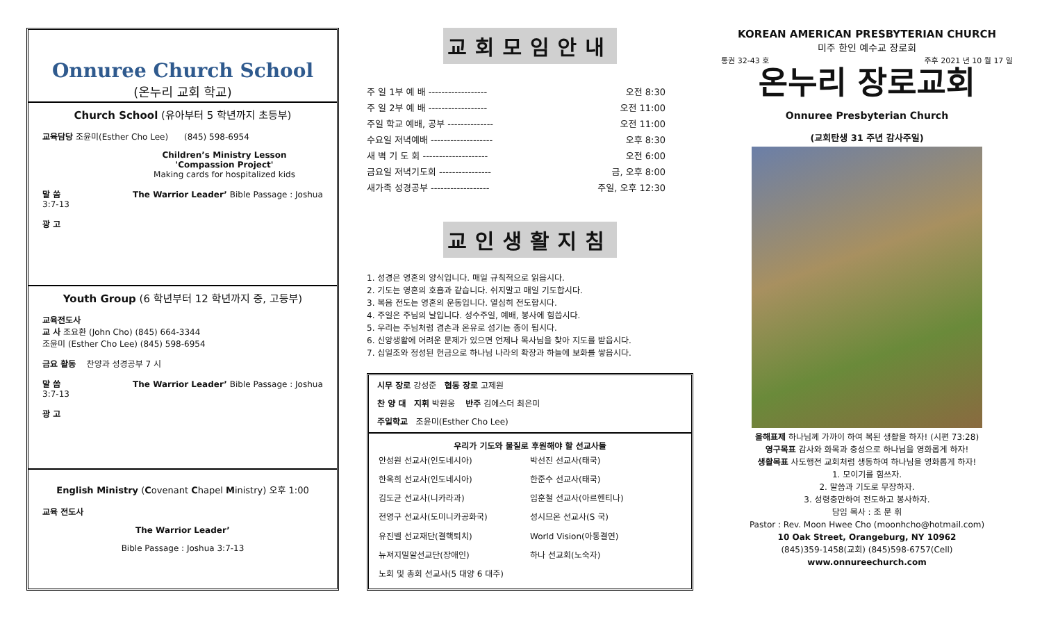Onnuree Church School
(온누리 교회 학교)
Church School (유아부터 5 학년까지 초등부)
교육담당 조윤미(Esther Cho Lee) (845) 598-6954
Children’s Ministry Lesson
'Compassion Project'
Making cards for hospitalized kids
말 씀 The Warrior Leader’ Bible Passage : Joshua 3:7-13
광 고
Youth Group (6 학년부터 12 학년까지 중, 고등부)
교육전도사
교 사 조요환 (John Cho) (845) 664-3344
조윤미 (Esther Cho Lee) (845) 598-6954
금요 활동 찬양과 성경공부 7 시
말 씀 The Warrior Leader’ Bible Passage : Joshua 3:7-13
광 고
English Ministry (Covenant Chapel Ministry) 오후 1:00
교육 전도사
The Warrior Leader’
Bible Passage : Joshua 3:7-13
교회모임안내
주 일 1부 예 배 ------------------ 오전 8:30
주 일 2부 예 배 ------------------ 오전 11:00
주일 학교 예배, 공부 -------------- 오전 11:00
수요일 저녁예배 ------------------- 오후 8:30
새 벽 기 도 회 -------------------- 오전 6:00
금요일 저녁기도회 ---------------- 금, 오후 8:00
새가족 성경공부 ------------------ 주일, 오후 12:30
교인생활지침
1. 성경은 영혼의 양식입니다. 매일 규칙적으로 읽읍시다.
2. 기도는 영혼의 호흡과 같습니다. 쉬지말고 매일 기도합시다.
3. 복음 전도는 영혼의 운동입니다. 열심히 전도합시다.
4. 주일은 주님의 날입니다. 성수주일, 예배, 봉사에 힘씁시다.
5. 우리는 주님처럼 겸손과 온유로 섬기는 종이 됩시다.
6. 신앙생활에 어려운 문제가 있으면 언제나 목사님을 찾아 지도를 받읍시다.
7. 십일조와 정성된 헌금으로 하나님 나라의 확장과 하늘에 보화를 쌓읍시다.
시무 장로 강성준 협동 장로 고제원
찬 양 대 지휘 박원웅 반주 김에스더 최은미
주일학교 조윤미(Esther Cho Lee)
우리가 기도와 물질로 후원해야 할 선교사들
안성원 선교사(인도네시아) 박선진 선교사(태국) 한옥희 선교사(인도네시아) 한준수 선교사(태국) 김도균 선교사(니카라과) 임훈철 선교사(아르헨티나) 전영구 선교사(도미니카공화국) 성시므온 선교사(S 국) 유진벨 선교재단(결핵퇴치) World Vision(아동결연) 뉴져지밀알선교단(장애인) 하나 선교회(노숙자) 노회 및 총회 선교사(5 대양 6 대주)
KOREAN AMERICAN PRESBYTERIAN CHURCH
미주 한인 예수교 장로회
통권 32-43 호 주후 2021 년 10 월 17 일
온누리 장로교회
Onnuree Presbyterian Church
(교회탄생 31 주년 감사주일)
올해표제 하나님께 가까이 하여 복된 생활을 하자! (시편 73:28)
영구목표 감사와 화목과 충성으로 하나님을 영화롭게 하자!
생활목표 사도행전 교회처럼 생동하여 하나님을 영화롭게 하자!
1. 모이기를 힘쓰자.
2. 말씀과 기도로 무장하자.
3. 성령충만하여 전도하고 봉사하자.
담임 목사 : 조 문 휘
Pastor : Rev. Moon Hwee Cho (moonhcho@hotmail.com)
10 Oak Street, Orangeburg, NY 10962
(845)359-1458(교회) (845)598-6757(Cell)
www.onnureechurch.com